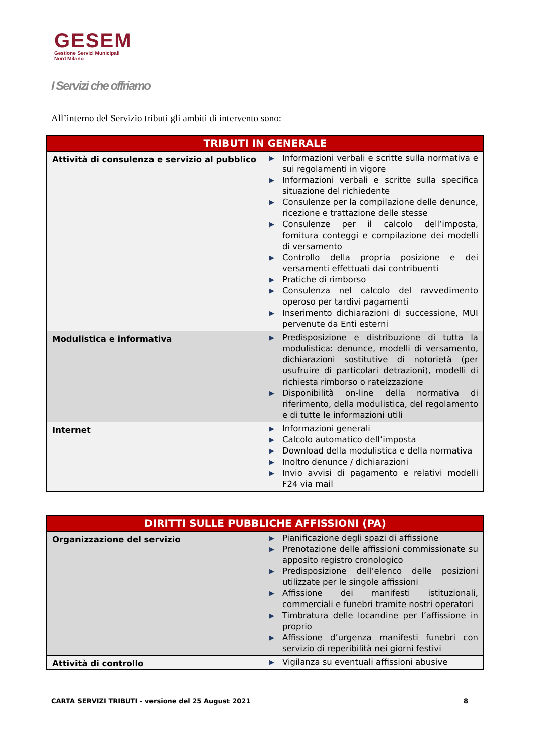GESEM
Gestione Servizi Municipali
Nord Milano
I Servizi che offriamo
All’interno del Servizio tributi gli ambiti di intervento sono:
| TRIBUTI IN GENERALE | |
| --- | --- |
| Attività di consulenza e servizio al pubblico | ▶ Informazioni verbali e scritte sulla normativa e sui regolamenti in vigore ▶ Informazioni verbali e scritte sulla specifica situazione del richiedente ▶ Consulenze per la compilazione delle denunce, ricezione e trattazione delle stesse ▶ Consulenze per il calcolo dell’imposta, fornitura conteggi e compilazione dei modelli di versamento ▶ Controllo della propria posizione e dei versamenti effettuati dai contribuenti ▶ Pratiche di rimborso ▶ Consulenza nel calcolo del ravvedimento operoso per tardivi pagamenti ▶ Inserimento dichiarazioni di successione, MUI pervenute da Enti esterni |
| Modulistica e informativa | ▶ Predisposizione e distribuzione di tutta la modulistica: denunce, modelli di versamento, dichiarazioni sostitutive di notorietà (per usufruire di particolari detrazioni), modelli di richiesta rimborso o rateizzazione ▶ Disponibilità on-line della normativa di riferimento, della modulistica, del regolamento e di tutte le informazioni utili |
| Internet | ▶ Informazioni generali ▶ Calcolo automatico dell’imposta ▶ Download della modulistica e della normativa ▶ Inoltro denunce / dichiarazioni ▶ Invio avvisi di pagamento e relativi modelli F24 via mail |
| DIRITTI SULLE PUBBLICHE AFFISSIONI (PA) | |
| --- | --- |
| Organizzazione del servizio | ▶ Pianificazione degli spazi di affissione ▶ Prenotazione delle affissioni commissionate su apposito registro cronologico ▶ Predisposizione dell’elenco delle posizioni utilizzate per le singole affissioni ▶ Affissione dei manifesti istituzionali, commerciali e funebri tramite nostri operatori ▶ Timbratura delle locandine per l’affissione in proprio ▶ Affissione d’urgenza manifesti funebri con servizio di reperibilità nei giorni festivi |
| Attività di controllo | ▶ Vigilanza su eventuali affissioni abusive |
CARTA SERVIZI TRIBUTI - versione del 25 August 2021 8